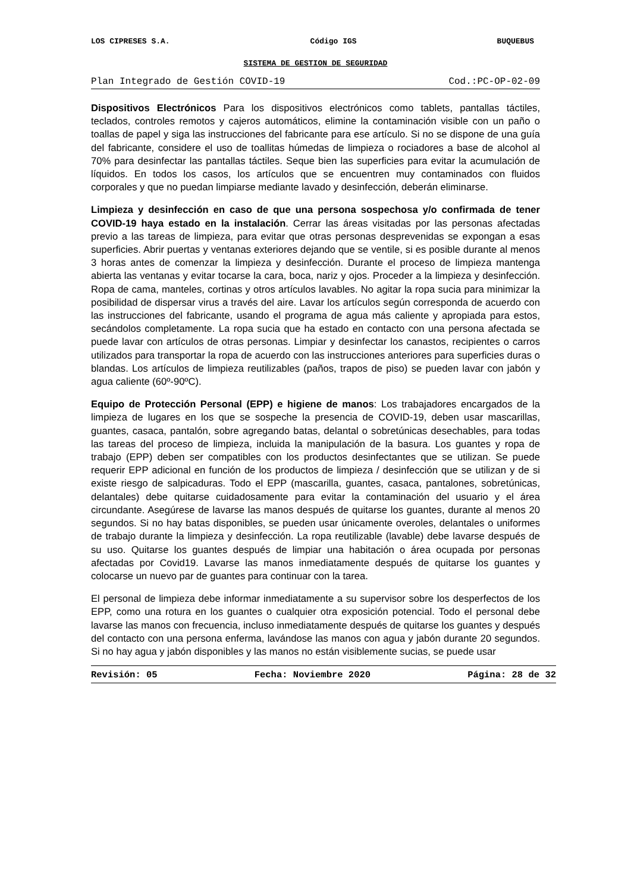LOS CIPRESES S.A. Código IGS BUQUEBUS
SISTEMA DE GESTION DE SEGURIDAD
Plan Integrado de Gestión COVID-19 Cod.:PC-OP-02-09
Dispositivos Electrónicos Para los dispositivos electrónicos como tablets, pantallas táctiles, teclados, controles remotos y cajeros automáticos, elimine la contaminación visible con un paño o toallas de papel y siga las instrucciones del fabricante para ese artículo. Si no se dispone de una guía del fabricante, considere el uso de toallitas húmedas de limpieza o rociadores a base de alcohol al 70% para desinfectar las pantallas táctiles. Seque bien las superficies para evitar la acumulación de líquidos. En todos los casos, los artículos que se encuentren muy contaminados con fluidos corporales y que no puedan limpiarse mediante lavado y desinfección, deberán eliminarse.
Limpieza y desinfección en caso de que una persona sospechosa y/o confirmada de tener COVID-19 haya estado en la instalación. Cerrar las áreas visitadas por las personas afectadas previo a las tareas de limpieza, para evitar que otras personas desprevenidas se expongan a esas superficies. Abrir puertas y ventanas exteriores dejando que se ventile, si es posible durante al menos 3 horas antes de comenzar la limpieza y desinfección. Durante el proceso de limpieza mantenga abierta las ventanas y evitar tocarse la cara, boca, nariz y ojos. Proceder a la limpieza y desinfección. Ropa de cama, manteles, cortinas y otros artículos lavables. No agitar la ropa sucia para minimizar la posibilidad de dispersar virus a través del aire. Lavar los artículos según corresponda de acuerdo con las instrucciones del fabricante, usando el programa de agua más caliente y apropiada para estos, secándolos completamente. La ropa sucia que ha estado en contacto con una persona afectada se puede lavar con artículos de otras personas. Limpiar y desinfectar los canastos, recipientes o carros utilizados para transportar la ropa de acuerdo con las instrucciones anteriores para superficies duras o blandas. Los artículos de limpieza reutilizables (paños, trapos de piso) se pueden lavar con jabón y agua caliente (60º-90ºC).
Equipo de Protección Personal (EPP) e higiene de manos: Los trabajadores encargados de la limpieza de lugares en los que se sospeche la presencia de COVID-19, deben usar mascarillas, guantes, casaca, pantalón, sobre agregando batas, delantal o sobretúnicas desechables, para todas las tareas del proceso de limpieza, incluida la manipulación de la basura. Los guantes y ropa de trabajo (EPP) deben ser compatibles con los productos desinfectantes que se utilizan. Se puede requerir EPP adicional en función de los productos de limpieza / desinfección que se utilizan y de si existe riesgo de salpicaduras. Todo el EPP (mascarilla, guantes, casaca, pantalones, sobretúnicas, delantales) debe quitarse cuidadosamente para evitar la contaminación del usuario y el área circundante. Asegúrese de lavarse las manos después de quitarse los guantes, durante al menos 20 segundos. Si no hay batas disponibles, se pueden usar únicamente overoles, delantales o uniformes de trabajo durante la limpieza y desinfección. La ropa reutilizable (lavable) debe lavarse después de su uso. Quitarse los guantes después de limpiar una habitación o área ocupada por personas afectadas por Covid19. Lavarse las manos inmediatamente después de quitarse los guantes y colocarse un nuevo par de guantes para continuar con la tarea.
El personal de limpieza debe informar inmediatamente a su supervisor sobre los desperfectos de los EPP, como una rotura en los guantes o cualquier otra exposición potencial. Todo el personal debe lavarse las manos con frecuencia, incluso inmediatamente después de quitarse los guantes y después del contacto con una persona enferma, lavándose las manos con agua y jabón durante 20 segundos. Si no hay agua y jabón disponibles y las manos no están visiblemente sucias, se puede usar
Revisión: 05 Fecha: Noviembre 2020 Página: 28 de 32